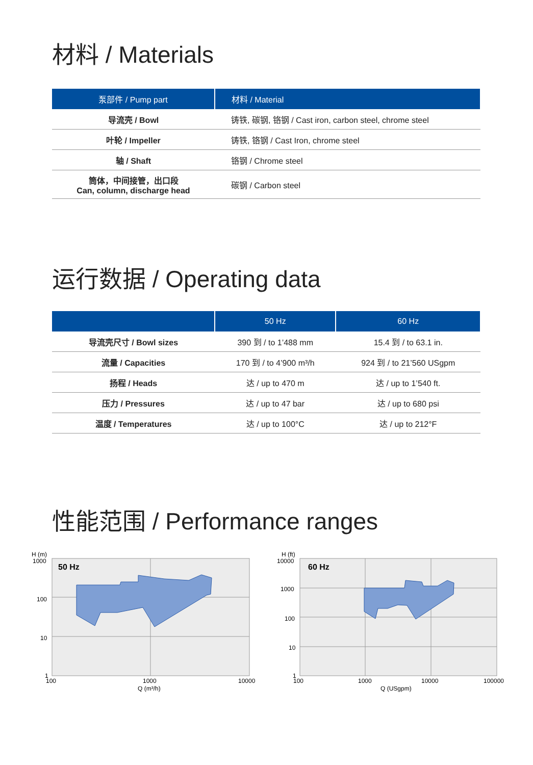材料 / Materials
| 泵部件 / Pump part | 材料 / Material |
| --- | --- |
| 导流壳 / Bowl | 铸铁, 碳钢, 铬钢 / Cast iron, carbon steel, chrome steel |
| 叶轮 / Impeller | 铸铁, 铬钢 / Cast Iron, chrome steel |
| 轴 / Shaft | 铬钢 / Chrome steel |
| 筒体，中间接管，出口段 Can, column, discharge head | 碳钢 / Carbon steel |
运行数据 / Operating data
| | 50 Hz | 60 Hz |
| --- | --- | --- |
| 导流壳尺寸 / Bowl sizes | 390 到 / to 1’488 mm | 15.4 到 / to 63.1 in. |
| 流量 / Capacities | 170 到 / to 4’900 m³/h | 924 到 / to 21’560 USgpm |
| 扬程 / Heads | 达 / up to 470 m | 达 / up to 1’540 ft. |
| 压力 / Pressures | 达 / up to 47 bar | 达 / up to 680 psi |
| 温度 / Temperatures | 达 / up to 100°C | 达 / up to 212°F |
性能范围 / Performance ranges
H (m)
1000
100
10
1
50 Hz
100
1000
10000
Q (m³/h)
H (ft)
10000
1000
100
10
1
60 Hz
100
1000
10000
100000
Q (USgpm)